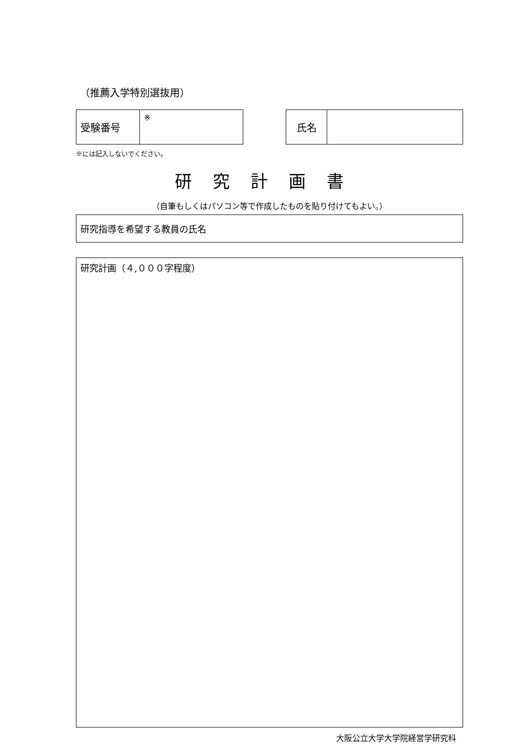（推薦入学特別選抜用）
| 受験番号 | ※ |
| 氏名 | |
※には記入しないでください。
研究計画書
（自筆もしくはパソコン等で作成したものを貼り付けてもよい。）
研究指導を希望する教員の氏名
研究計画（４,０００字程度）
大阪公立大学大学院経営学研究科